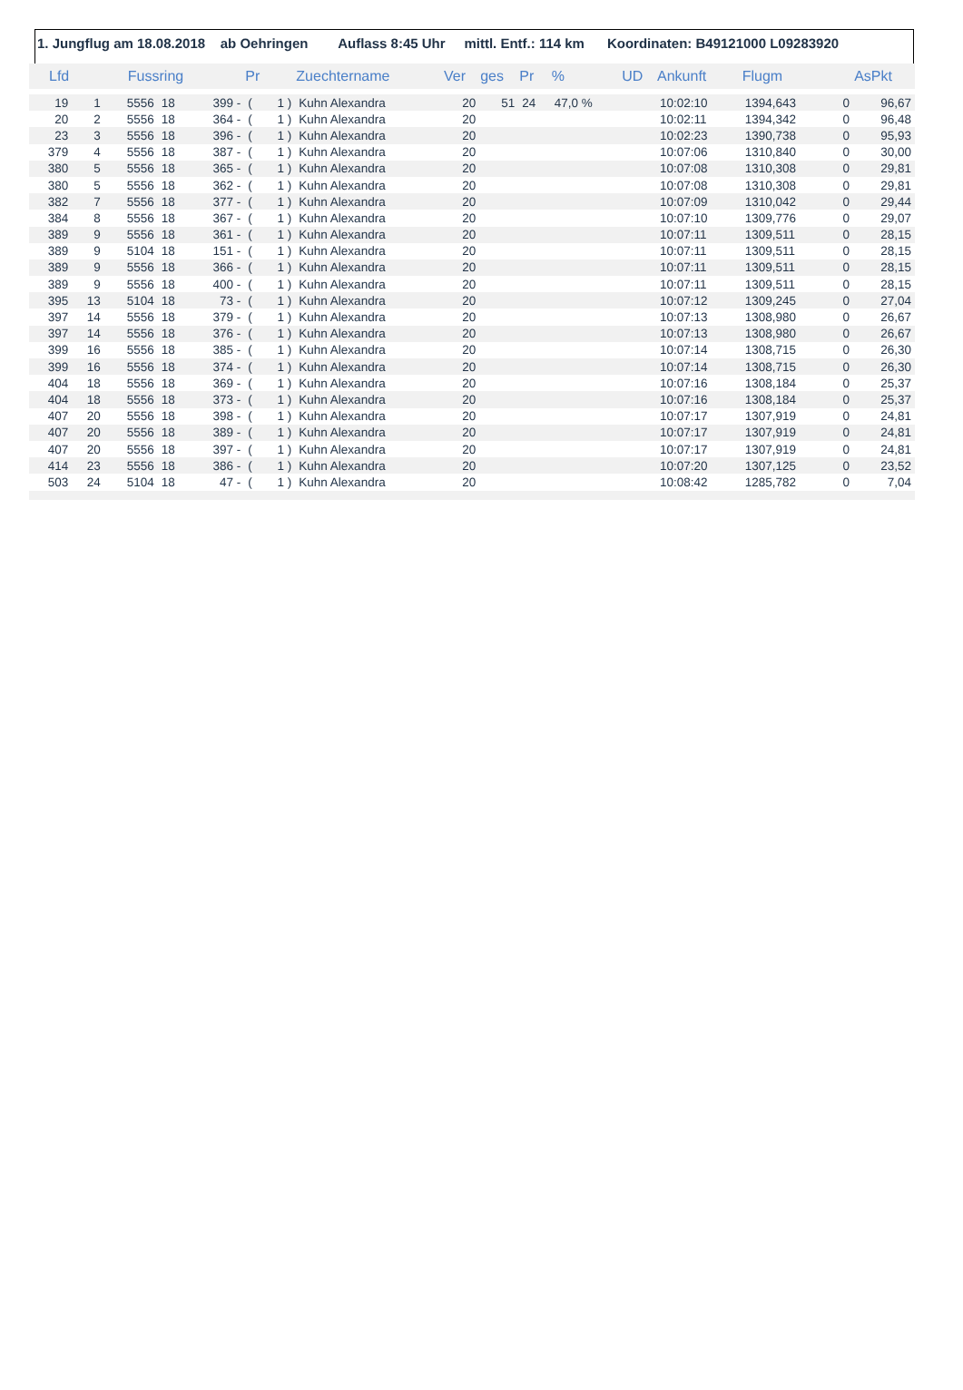1. Jungflug am 18.08.2018 ab Oehringen Auflass 8:45 Uhr mittl. Entf.: 114 km Koordinaten: B49121000 L09283920
| Lfd | | Fussring | | | Pr | | Zuechtername | Ver | ges | Pr | % | UD | Ankunft | Flugm | | AsPkt |
| --- | --- | --- | --- | --- | --- | --- | --- | --- | --- | --- | --- | --- | --- | --- | --- | --- |
| 19 | 1 | 5556 | 18 | 399 - | ( | 1 ) | Kuhn Alexandra | 20 | 51 | 24 | 47,0 % | | 10:02:10 | 1394,643 | 0 | 96,67 |
| 20 | 2 | 5556 | 18 | 364 - | ( | 1 ) | Kuhn Alexandra | 20 | | | | | 10:02:11 | 1394,342 | 0 | 96,48 |
| 23 | 3 | 5556 | 18 | 396 - | ( | 1 ) | Kuhn Alexandra | 20 | | | | | 10:02:23 | 1390,738 | 0 | 95,93 |
| 379 | 4 | 5556 | 18 | 387 - | ( | 1 ) | Kuhn Alexandra | 20 | | | | | 10:07:06 | 1310,840 | 0 | 30,00 |
| 380 | 5 | 5556 | 18 | 365 - | ( | 1 ) | Kuhn Alexandra | 20 | | | | | 10:07:08 | 1310,308 | 0 | 29,81 |
| 380 | 5 | 5556 | 18 | 362 - | ( | 1 ) | Kuhn Alexandra | 20 | | | | | 10:07:08 | 1310,308 | 0 | 29,81 |
| 382 | 7 | 5556 | 18 | 377 - | ( | 1 ) | Kuhn Alexandra | 20 | | | | | 10:07:09 | 1310,042 | 0 | 29,44 |
| 384 | 8 | 5556 | 18 | 367 - | ( | 1 ) | Kuhn Alexandra | 20 | | | | | 10:07:10 | 1309,776 | 0 | 29,07 |
| 389 | 9 | 5556 | 18 | 361 - | ( | 1 ) | Kuhn Alexandra | 20 | | | | | 10:07:11 | 1309,511 | 0 | 28,15 |
| 389 | 9 | 5104 | 18 | 151 - | ( | 1 ) | Kuhn Alexandra | 20 | | | | | 10:07:11 | 1309,511 | 0 | 28,15 |
| 389 | 9 | 5556 | 18 | 366 - | ( | 1 ) | Kuhn Alexandra | 20 | | | | | 10:07:11 | 1309,511 | 0 | 28,15 |
| 389 | 9 | 5556 | 18 | 400 - | ( | 1 ) | Kuhn Alexandra | 20 | | | | | 10:07:11 | 1309,511 | 0 | 28,15 |
| 395 | 13 | 5104 | 18 | 73 - | ( | 1 ) | Kuhn Alexandra | 20 | | | | | 10:07:12 | 1309,245 | 0 | 27,04 |
| 397 | 14 | 5556 | 18 | 379 - | ( | 1 ) | Kuhn Alexandra | 20 | | | | | 10:07:13 | 1308,980 | 0 | 26,67 |
| 397 | 14 | 5556 | 18 | 376 - | ( | 1 ) | Kuhn Alexandra | 20 | | | | | 10:07:13 | 1308,980 | 0 | 26,67 |
| 399 | 16 | 5556 | 18 | 385 - | ( | 1 ) | Kuhn Alexandra | 20 | | | | | 10:07:14 | 1308,715 | 0 | 26,30 |
| 399 | 16 | 5556 | 18 | 374 - | ( | 1 ) | Kuhn Alexandra | 20 | | | | | 10:07:14 | 1308,715 | 0 | 26,30 |
| 404 | 18 | 5556 | 18 | 369 - | ( | 1 ) | Kuhn Alexandra | 20 | | | | | 10:07:16 | 1308,184 | 0 | 25,37 |
| 404 | 18 | 5556 | 18 | 373 - | ( | 1 ) | Kuhn Alexandra | 20 | | | | | 10:07:16 | 1308,184 | 0 | 25,37 |
| 407 | 20 | 5556 | 18 | 398 - | ( | 1 ) | Kuhn Alexandra | 20 | | | | | 10:07:17 | 1307,919 | 0 | 24,81 |
| 407 | 20 | 5556 | 18 | 389 - | ( | 1 ) | Kuhn Alexandra | 20 | | | | | 10:07:17 | 1307,919 | 0 | 24,81 |
| 407 | 20 | 5556 | 18 | 397 - | ( | 1 ) | Kuhn Alexandra | 20 | | | | | 10:07:17 | 1307,919 | 0 | 24,81 |
| 414 | 23 | 5556 | 18 | 386 - | ( | 1 ) | Kuhn Alexandra | 20 | | | | | 10:07:20 | 1307,125 | 0 | 23,52 |
| 503 | 24 | 5104 | 18 | 47 - | ( | 1 ) | Kuhn Alexandra | 20 | | | | | 10:08:42 | 1285,782 | 0 | 7,04 |